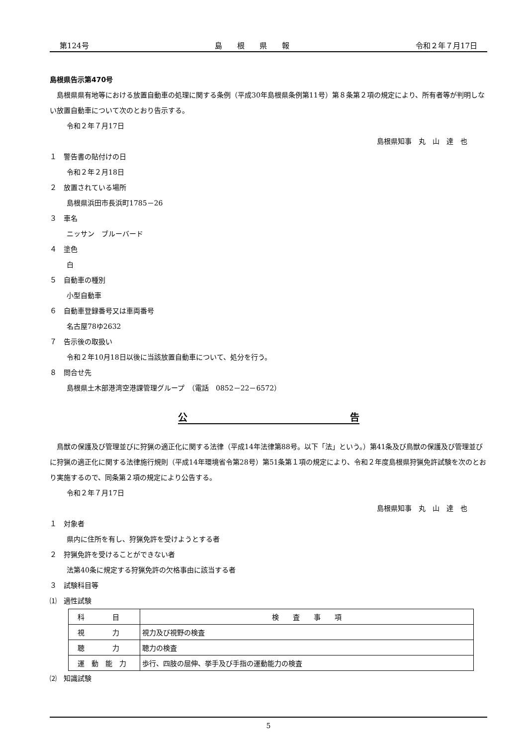第124号 島　　根　　県　　報 令和２年７月17日
島根県告示第470号
　島根県県有地等における放置自動車の処理に関する条例（平成30年島根県条例第11号）第８条第２項の規定により、所有者等が判明しない放置自動車について次のとおり告示する。
令和２年７月17日
島根県知事　丸　山　達　也
１　警告書の貼付けの日
令和２年２月18日
２　放置されている場所
島根県浜田市長浜町1785－26
３　車名
ニッサン　ブルーバード
４　塗色
白
５　自動車の種別
小型自動車
６　自動車登録番号又は車両番号
名古屋78ゆ2632
７　告示後の取扱い
令和２年10月18日以後に当該放置自動車について、処分を行う。
８　問合せ先
島根県土木部港湾空港課管理グループ　（電話　0852－22－6572）
公　告
　鳥獣の保護及び管理並びに狩猟の適正化に関する法律（平成14年法律第88号。以下「法」という。）第41条及び鳥獣の保護及び管理並びに狩猟の適正化に関する法律施行規則（平成14年環境省令第28号）第51条第１項の規定により、令和２年度島根県狩猟免許試験を次のとおり実施するので、同条第２項の規定により公告する。
令和２年７月17日
島根県知事　丸　山　達　也
１　対象者
県内に住所を有し、狩猟免許を受けようとする者
２　狩猟免許を受けることができない者
法第40条に規定する狩猟免許の欠格事由に該当する者
３　試験科目等
⑴　適性試験
| 科 目 | 検 査 事 項 |
| 視 力 | 視力及び視野の検査 |
| 聴 力 | 聴力の検査 |
| 運 動 能 力 | 歩行、四肢の屈伸、挙手及び手指の運動能力の検査 |
⑵　知識試験
5